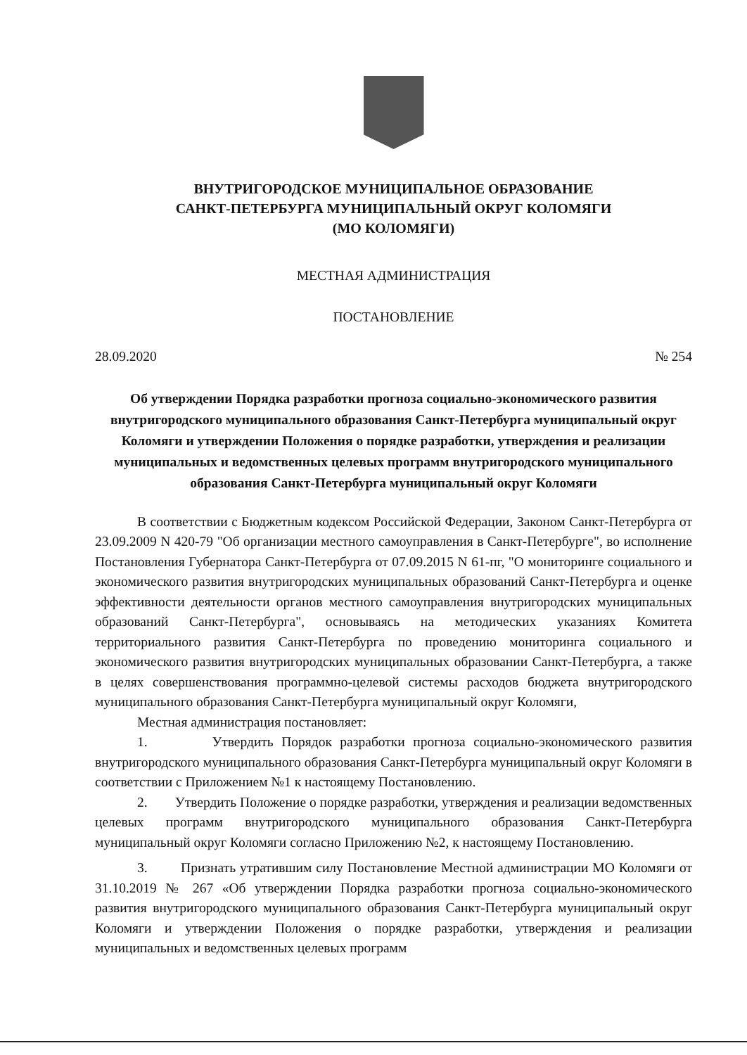ВНУТРИГОРОДСКОЕ МУНИЦИПАЛЬНОЕ ОБРАЗОВАНИЕ
САНКТ-ПЕТЕРБУРГА МУНИЦИПАЛЬНЫЙ ОКРУГ КОЛОМЯГИ
(МО КОЛОМЯГИ)
МЕСТНАЯ АДМИНИСТРАЦИЯ
ПОСТАНОВЛЕНИЕ
28.09.2020 № 254
Об утверждении Порядка разработки прогноза социально-экономического развития внутригородского муниципального образования Санкт-Петербурга муниципальный округ Коломяги и утверждении Положения о порядке разработки, утверждения и реализации муниципальных и ведомственных целевых программ внутригородского муниципального образования Санкт-Петербурга муниципальный округ Коломяги
В соответствии с Бюджетным кодексом Российской Федерации, Законом Санкт-Петербурга от 23.09.2009 N 420-79 "Об организации местного самоуправления в Санкт-Петербурге", во исполнение Постановления Губернатора Санкт-Петербурга от 07.09.2015 N 61-пг, "О мониторинге социального и экономического развития внутригородских муниципальных образований Санкт-Петербурга и оценке эффективности деятельности органов местного самоуправления внутригородских муниципальных образований Санкт-Петербурга", основываясь на методических указаниях Комитета территориального развития Санкт-Петербурга по проведению мониторинга социального и экономического развития внутригородских муниципальных образовании Санкт-Петербурга, а также в целях совершенствования программно-целевой системы расходов бюджета внутригородского муниципального образования Санкт-Петербурга муниципальный округ Коломяги,
Местная администрация постановляет:
1. Утвердить Порядок разработки прогноза социально-экономического развития внутригородского муниципального образования Санкт-Петербурга муниципальный округ Коломяги в соответствии с Приложением №1 к настоящему Постановлению.
2. Утвердить Положение о порядке разработки, утверждения и реализации ведомственных целевых программ внутригородского муниципального образования Санкт-Петербурга муниципальный округ Коломяги согласно Приложению №2, к настоящему Постановлению.
3. Признать утратившим силу Постановление Местной администрации МО Коломяги от 31.10.2019 № 267 «Об утверждении Порядка разработки прогноза социально-экономического развития внутригородского муниципального образования Санкт-Петербурга муниципальный округ Коломяги и утверждении Положения о порядке разработки, утверждения и реализации муниципальных и ведомственных целевых программ